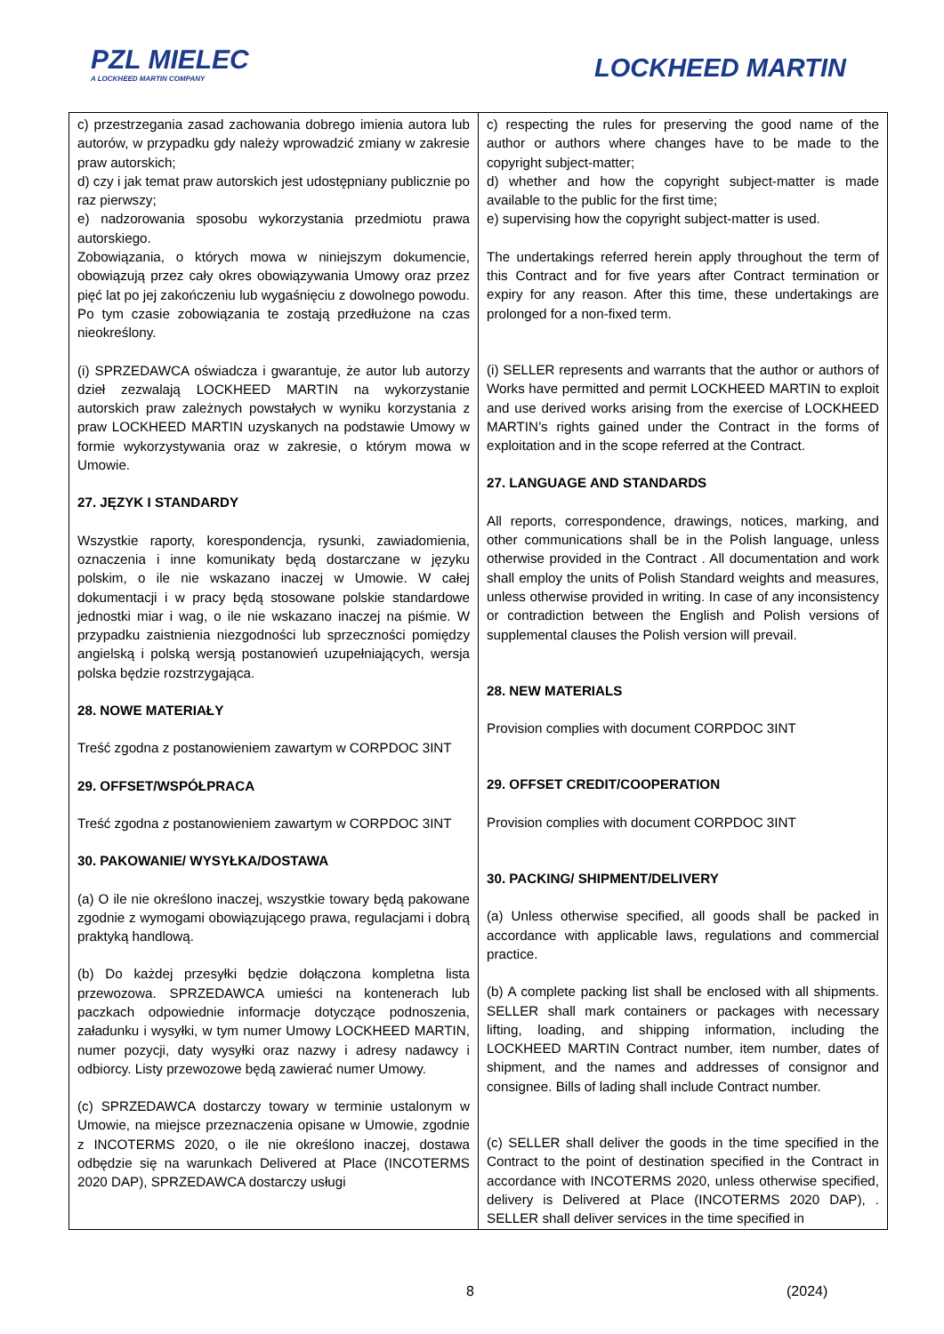PZL MIELEC
A LOCKHEED MARTIN COMPANY
LOCKHEED MARTIN
| c) przestrzegania zasad zachowania dobrego imienia autora lub autorów, w przypadku gdy należy wprowadzić zmiany w zakresie praw autorskich; d) czy i jak temat praw autorskich jest udostępniany publicznie po raz pierwszy; e) nadzorowania sposobu wykorzystania przedmiotu prawa autorskiego. Zobowiązania, o których mowa w niniejszym dokumencie, obowiązują przez cały okres obowiązywania Umowy oraz przez pięć lat po jej zakończeniu lub wygaśnięciu z dowolnego powodu. Po tym czasie zobowiązania te zostają przedłużone na czas nieokreślony. (i) SPRZEDAWCA oświadcza i gwarantuje, że autor lub autorzy dzieł zezwalają LOCKHEED MARTIN na wykorzystanie autorskich praw zależnych powstałych w wyniku korzystania z praw LOCKHEED MARTIN uzyskanych na podstawie Umowy w formie wykorzystywania oraz w zakresie, o którym mowa w Umowie. 27. JĘZYK I STANDARDY Wszystkie raporty, korespondencja, rysunki, zawiadomienia, oznaczenia i inne komunikaty będą dostarczane w języku polskim, o ile nie wskazano inaczej w Umowie. W całej dokumentacji i w pracy będą stosowane polskie standardowe jednostki miar i wag, o ile nie wskazano inaczej na piśmie. W przypadku zaistnienia niezgodności lub sprzeczności pomiędzy angielską i polską wersją postanowień uzupełniających, wersja polska będzie rozstrzygająca. 28. NOWE MATERIAŁY Treść zgodna z postanowieniem zawartym w CORPDOC 3INT 29. OFFSET/WSPÓŁPRACA Treść zgodna z postanowieniem zawartym w CORPDOC 3INT 30. PAKOWANIE/ WYSYŁKA/DOSTAWA (a) O ile nie określono inaczej, wszystkie towary będą pakowane zgodnie z wymogami obowiązującego prawa, regulacjami i dobrą praktyką handlową. (b) Do każdej przesyłki będzie dołączona kompletna lista przewozowa. SPRZEDAWCA umieści na kontenerach lub paczkach odpowiednie informacje dotyczące podnoszenia, załadunku i wysyłki, w tym numer Umowy LOCKHEED MARTIN, numer pozycji, daty wysyłki oraz nazwy i adresy nadawcy i odbiorcy. Listy przewozowe będą zawierać numer Umowy. (c) SPRZEDAWCA dostarczy towary w terminie ustalonym w Umowie, na miejsce przeznaczenia opisane w Umowie, zgodnie z INCOTERMS 2020, o ile nie określono inaczej, dostawa odbędzie się na warunkach Delivered at Place (INCOTERMS 2020 DAP), SPRZEDAWCA dostarczy usługi | c) respecting the rules for preserving the good name of the author or authors where changes have to be made to the copyright subject-matter; d) whether and how the copyright subject-matter is made available to the public for the first time; e) supervising how the copyright subject-matter is used. The undertakings referred herein apply throughout the term of this Contract and for five years after Contract termination or expiry for any reason. After this time, these undertakings are prolonged for a non-fixed term. (i) SELLER represents and warrants that the author or authors of Works have permitted and permit LOCKHEED MARTIN to exploit and use derived works arising from the exercise of LOCKHEED MARTIN’s rights gained under the Contract in the forms of exploitation and in the scope referred at the Contract. 27. LANGUAGE AND STANDARDS All reports, correspondence, drawings, notices, marking, and other communications shall be in the Polish language, unless otherwise provided in the Contract . All documentation and work shall employ the units of Polish Standard weights and measures, unless otherwise provided in writing. In case of any inconsistency or contradiction between the English and Polish versions of supplemental clauses the Polish version will prevail. 28. NEW MATERIALS Provision complies with document CORPDOC 3INT 29. OFFSET CREDIT/COOPERATION Provision complies with document CORPDOC 3INT 30. PACKING/ SHIPMENT/DELIVERY (a) Unless otherwise specified, all goods shall be packed in accordance with applicable laws, regulations and commercial practice. (b) A complete packing list shall be enclosed with all shipments. SELLER shall mark containers or packages with necessary lifting, loading, and shipping information, including the LOCKHEED MARTIN Contract number, item number, dates of shipment, and the names and addresses of consignor and consignee. Bills of lading shall include Contract number. (c) SELLER shall deliver the goods in the time specified in the Contract to the point of destination specified in the Contract in accordance with INCOTERMS 2020, unless otherwise specified, delivery is Delivered at Place (INCOTERMS 2020 DAP), . SELLER shall deliver services in the time specified in |
8 (2024)